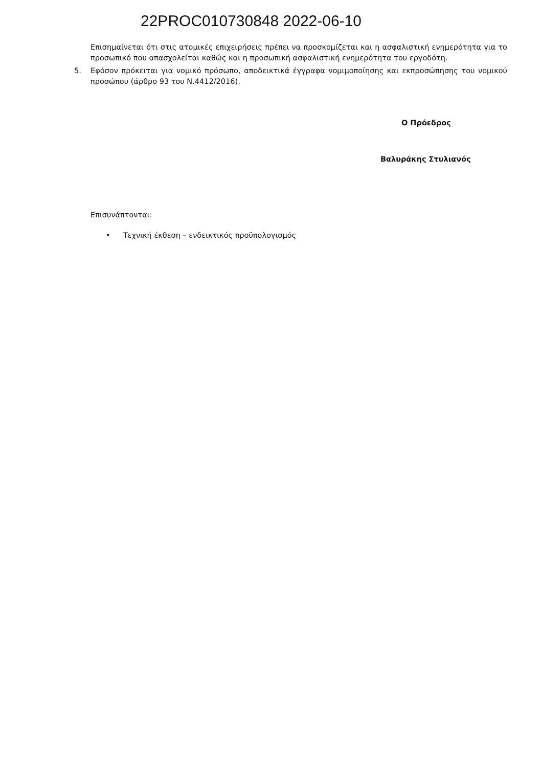22PROC010730848 2022-06-10
Επισημαίνεται ότι στις ατομικές επιχειρήσεις πρέπει να προσκομίζεται και η ασφαλιστική ενημερότητα για το προσωπικό που απασχολείται καθώς και η προσωπική ασφαλιστική ενημερότητα του εργοδότη.
5. Εφόσον πρόκειται για νομικό πρόσωπο, αποδεικτικά έγγραφα νομιμοποίησης και εκπροσώπησης του νομικού προσώπου (άρθρο 93 του Ν.4412/2016).
Ο Πρόεδρος
Βαλυράκης Στυλιανός
Επισυνάπτονται:
• Τεχνική έκθεση – ενδεικτικός προϋπολογισμός